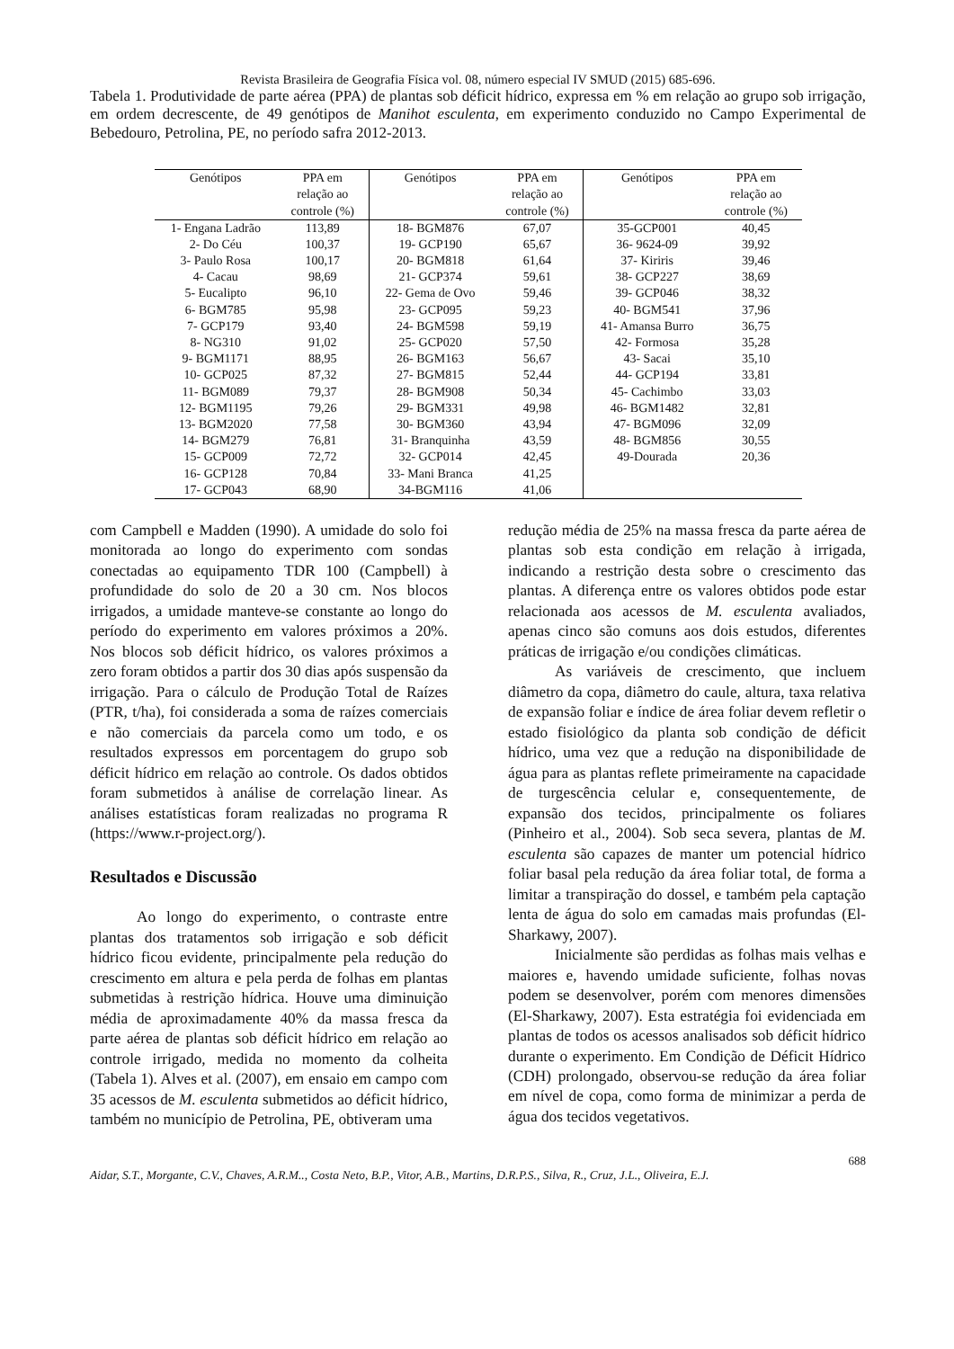Revista Brasileira de Geografia Física vol. 08, número especial IV SMUD (2015) 685-696.
Tabela 1. Produtividade de parte aérea (PPA) de plantas sob déficit hídrico, expressa em % em relação ao grupo sob irrigação, em ordem decrescente, de 49 genótipos de Manihot esculenta, em experimento conduzido no Campo Experimental de Bebedouro, Petrolina, PE, no período safra 2012-2013.
| Genótipos | PPA em relação ao controle (%) | Genótipos | PPA em relação ao controle (%) | Genótipos | PPA em relação ao controle (%) |
| --- | --- | --- | --- | --- | --- |
| 1- Engana Ladrão | 113,89 | 18- BGM876 | 67,07 | 35-GCP001 | 40,45 |
| 2- Do Céu | 100,37 | 19- GCP190 | 65,67 | 36- 9624-09 | 39,92 |
| 3- Paulo Rosa | 100,17 | 20- BGM818 | 61,64 | 37- Kiriris | 39,46 |
| 4- Cacau | 98,69 | 21- GCP374 | 59,61 | 38- GCP227 | 38,69 |
| 5- Eucalipto | 96,10 | 22- Gema de Ovo | 59,46 | 39- GCP046 | 38,32 |
| 6- BGM785 | 95,98 | 23- GCP095 | 59,23 | 40- BGM541 | 37,96 |
| 7- GCP179 | 93,40 | 24- BGM598 | 59,19 | 41- Amansa Burro | 36,75 |
| 8- NG310 | 91,02 | 25- GCP020 | 57,50 | 42- Formosa | 35,28 |
| 9- BGM1171 | 88,95 | 26- BGM163 | 56,67 | 43- Sacai | 35,10 |
| 10- GCP025 | 87,32 | 27- BGM815 | 52,44 | 44- GCP194 | 33,81 |
| 11- BGM089 | 79,37 | 28- BGM908 | 50,34 | 45- Cachimbo | 33,03 |
| 12- BGM1195 | 79,26 | 29- BGM331 | 49,98 | 46- BGM1482 | 32,81 |
| 13- BGM2020 | 77,58 | 30- BGM360 | 43,94 | 47- BGM096 | 32,09 |
| 14- BGM279 | 76,81 | 31- Branquinha | 43,59 | 48- BGM856 | 30,55 |
| 15- GCP009 | 72,72 | 32- GCP014 | 42,45 | 49-Dourada | 20,36 |
| 16- GCP128 | 70,84 | 33- Mani Branca | 41,25 | | |
| 17- GCP043 | 68,90 | 34-BGM116 | 41,06 | | |
com Campbell e Madden (1990). A umidade do solo foi monitorada ao longo do experimento com sondas conectadas ao equipamento TDR 100 (Campbell) à profundidade do solo de 20 a 30 cm. Nos blocos irrigados, a umidade manteve-se constante ao longo do período do experimento em valores próximos a 20%. Nos blocos sob déficit hídrico, os valores próximos a zero foram obtidos a partir dos 30 dias após suspensão da irrigação. Para o cálculo de Produção Total de Raízes (PTR, t/ha), foi considerada a soma de raízes comerciais e não comerciais da parcela como um todo, e os resultados expressos em porcentagem do grupo sob déficit hídrico em relação ao controle. Os dados obtidos foram submetidos à análise de correlação linear. As análises estatísticas foram realizadas no programa R (https://www.r-project.org/).
Resultados e Discussão
Ao longo do experimento, o contraste entre plantas dos tratamentos sob irrigação e sob déficit hídrico ficou evidente, principalmente pela redução do crescimento em altura e pela perda de folhas em plantas submetidas à restrição hídrica. Houve uma diminuição média de aproximadamente 40% da massa fresca da parte aérea de plantas sob déficit hídrico em relação ao controle irrigado, medida no momento da colheita (Tabela 1). Alves et al. (2007), em ensaio em campo com 35 acessos de M. esculenta submetidos ao déficit hídrico, também no município de Petrolina, PE, obtiveram uma
redução média de 25% na massa fresca da parte aérea de plantas sob esta condição em relação à irrigada, indicando a restrição desta sobre o crescimento das plantas. A diferença entre os valores obtidos pode estar relacionada aos acessos de M. esculenta avaliados, apenas cinco são comuns aos dois estudos, diferentes práticas de irrigação e/ou condições climáticas.
As variáveis de crescimento, que incluem diâmetro da copa, diâmetro do caule, altura, taxa relativa de expansão foliar e índice de área foliar devem refletir o estado fisiológico da planta sob condição de déficit hídrico, uma vez que a redução na disponibilidade de água para as plantas reflete primeiramente na capacidade de turgescência celular e, consequentemente, de expansão dos tecidos, principalmente os foliares (Pinheiro et al., 2004). Sob seca severa, plantas de M. esculenta são capazes de manter um potencial hídrico foliar basal pela redução da área foliar total, de forma a limitar a transpiração do dossel, e também pela captação lenta de água do solo em camadas mais profundas (El-Sharkawy, 2007).
Inicialmente são perdidas as folhas mais velhas e maiores e, havendo umidade suficiente, folhas novas podem se desenvolver, porém com menores dimensões (El-Sharkawy, 2007). Esta estratégia foi evidenciada em plantas de todos os acessos analisados sob déficit hídrico durante o experimento. Em Condição de Déficit Hídrico (CDH) prolongado, observou-se redução da área foliar em nível de copa, como forma de minimizar a perda de água dos tecidos vegetativos.
688
Aidar, S.T., Morgante, C.V., Chaves, A.R.M.., Costa Neto, B.P., Vitor, A.B., Martins, D.R.P.S., Silva, R., Cruz, J.L., Oliveira, E.J.